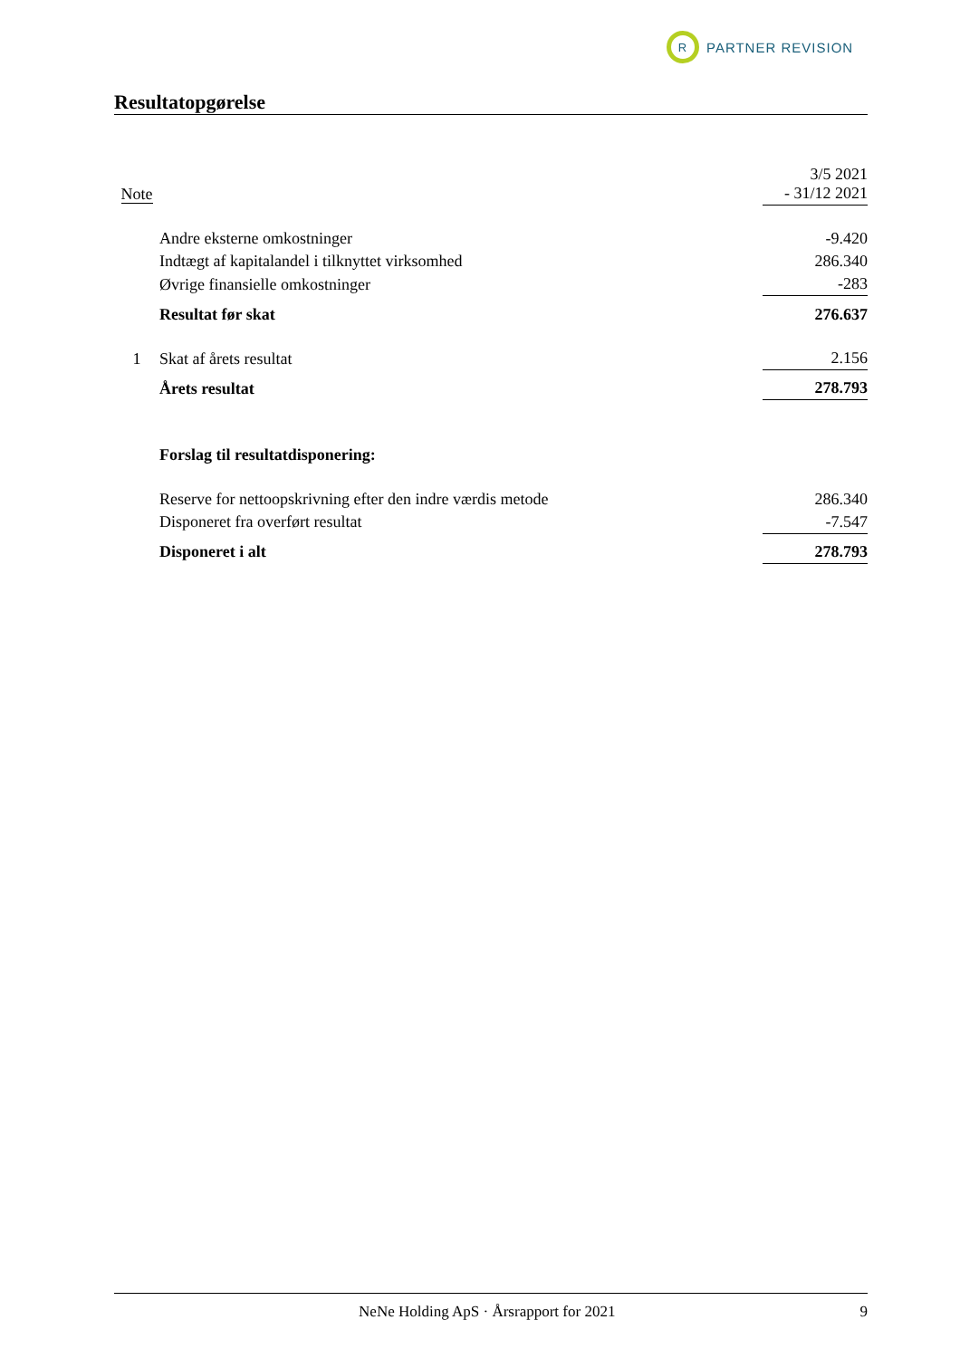R
PARTNER REVISION
Resultatopgørelse
| Note | | 3/5 2021 - 31/12 2021 |
| | Andre eksterne omkostninger | -9.420 |
| | Indtægt af kapitalandel i tilknyttet virksomhed | 286.340 |
| | Øvrige finansielle omkostninger | -283 |
| | Resultat før skat | 276.637 |
| 1 | Skat af årets resultat | 2.156 |
| | Årets resultat | 278.793 |
| | Forslag til resultatdisponering: | |
| | Reserve for nettoopskrivning efter den indre værdis metode | 286.340 |
| | Disponeret fra overført resultat | -7.547 |
| | Disponeret i alt | 278.793 |
NeNe Holding ApS · Årsrapport for 2021 9